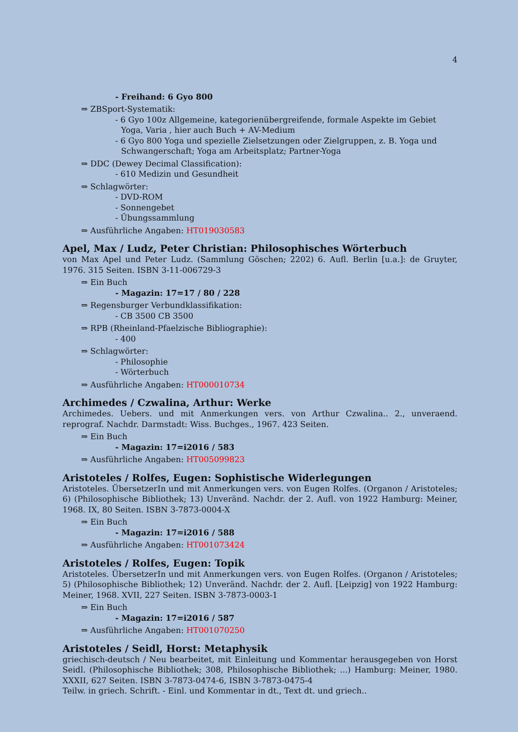4
- Freihand: 6 Gyo 800
⇒ ZBSport-Systematik:
- 6 Gyo 100z Allgemeine, kategorienübergreifende, formale Aspekte im Gebiet Yoga, Varia , hier auch Buch + AV-Medium
- 6 Gyo 800 Yoga und spezielle Zielsetzungen oder Zielgruppen, z. B. Yoga und Schwangerschaft; Yoga am Arbeitsplatz; Partner-Yoga
⇒ DDC (Dewey Decimal Classification):
- 610 Medizin und Gesundheit
⇒ Schlagwörter:
- DVD-ROM
- Sonnengebet
- Übungssammlung
⇒ Ausführliche Angaben: HT019030583
Apel, Max / Ludz, Peter Christian: Philosophisches Wörterbuch
von Max Apel und Peter Ludz. (Sammlung Göschen; 2202) 6. Aufl. Berlin [u.a.]: de Gruyter, 1976. 315 Seiten. ISBN 3-11-006729-3
⇒ Ein Buch
- Magazin: 17=17 / 80 / 228
⇒ Regensburger Verbundklassifikation:
- CB 3500 CB 3500
⇒ RPB (Rheinland-Pfaelzische Bibliographie):
- 400
⇒ Schlagwörter:
- Philosophie
- Wörterbuch
⇒ Ausführliche Angaben: HT000010734
Archimedes / Czwalina, Arthur: Werke
Archimedes. Uebers. und mit Anmerkungen vers. von Arthur Czwalina.. 2., unveraend. reprograf. Nachdr. Darmstadt: Wiss. Buchges., 1967. 423 Seiten.
⇒ Ein Buch
- Magazin: 17=i2016 / 583
⇒ Ausführliche Angaben: HT005099823
Aristoteles / Rolfes, Eugen: Sophistische Widerlegungen
Aristoteles. ÜbersetzerIn und mit Anmerkungen vers. von Eugen Rolfes. (Organon / Aristoteles; 6) (Philosophische Bibliothek; 13) Unveränd. Nachdr. der 2. Aufl. von 1922 Hamburg: Meiner, 1968. IX, 80 Seiten. ISBN 3-7873-0004-X
⇒ Ein Buch
- Magazin: 17=i2016 / 588
⇒ Ausführliche Angaben: HT001073424
Aristoteles / Rolfes, Eugen: Topik
Aristoteles. ÜbersetzerIn und mit Anmerkungen vers. von Eugen Rolfes. (Organon / Aristoteles; 5) (Philosophische Bibliothek; 12) Unveränd. Nachdr. der 2. Aufl. [Leipzig] von 1922 Hamburg: Meiner, 1968. XVII, 227 Seiten. ISBN 3-7873-0003-1
⇒ Ein Buch
- Magazin: 17=i2016 / 587
⇒ Ausführliche Angaben: HT001070250
Aristoteles / Seidl, Horst: Metaphysik
griechisch-deutsch / Neu bearbeitet, mit Einleitung und Kommentar herausgegeben von Horst Seidl. (Philosophische Bibliothek; 308, Philosophische Bibliothek; ...) Hamburg: Meiner, 1980. XXXII, 627 Seiten. ISBN 3-7873-0474-6, ISBN 3-7873-0475-4
Teilw. in griech. Schrift. - Einl. und Kommentar in dt., Text dt. und griech..